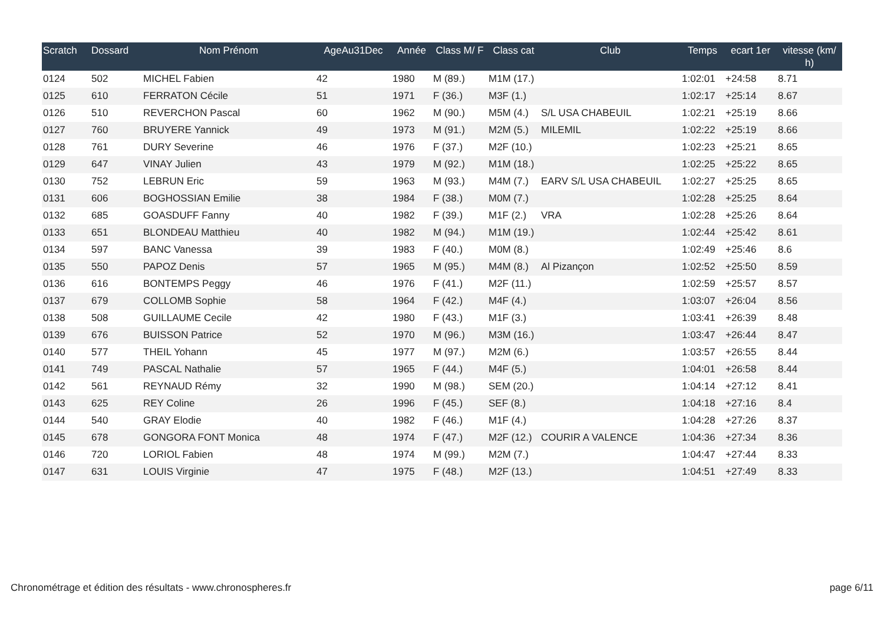| Scratch | Dossard | Nom Prénom | AgeAu31Dec | Année | Class M/ F | Class cat | Club | Temps | ecart 1er | vitesse (km/ h) |
| --- | --- | --- | --- | --- | --- | --- | --- | --- | --- | --- |
| 0124 | 502 | MICHEL Fabien | 42 | 1980 | M (89.) | M1M (17.) | | 1:02:01 | +24:58 | 8.71 |
| 0125 | 610 | FERRATON Cécile | 51 | 1971 | F (36.) | M3F (1.) | | 1:02:17 | +25:14 | 8.67 |
| 0126 | 510 | REVERCHON Pascal | 60 | 1962 | M (90.) | M5M (4.) | S/L USA CHABEUIL | 1:02:21 | +25:19 | 8.66 |
| 0127 | 760 | BRUYERE Yannick | 49 | 1973 | M (91.) | M2M (5.) | MILEMIL | 1:02:22 | +25:19 | 8.66 |
| 0128 | 761 | DURY Severine | 46 | 1976 | F (37.) | M2F (10.) | | 1:02:23 | +25:21 | 8.65 |
| 0129 | 647 | VINAY Julien | 43 | 1979 | M (92.) | M1M (18.) | | 1:02:25 | +25:22 | 8.65 |
| 0130 | 752 | LEBRUN Eric | 59 | 1963 | M (93.) | M4M (7.) | EARV S/L USA CHABEUIL | 1:02:27 | +25:25 | 8.65 |
| 0131 | 606 | BOGHOSSIAN Emilie | 38 | 1984 | F (38.) | M0M (7.) | | 1:02:28 | +25:25 | 8.64 |
| 0132 | 685 | GOASDUFF Fanny | 40 | 1982 | F (39.) | M1F (2.) | VRA | 1:02:28 | +25:26 | 8.64 |
| 0133 | 651 | BLONDEAU Matthieu | 40 | 1982 | M (94.) | M1M (19.) | | 1:02:44 | +25:42 | 8.61 |
| 0134 | 597 | BANC Vanessa | 39 | 1983 | F (40.) | M0M (8.) | | 1:02:49 | +25:46 | 8.6 |
| 0135 | 550 | PAPOZ Denis | 57 | 1965 | M (95.) | M4M (8.) | Al Pizançon | 1:02:52 | +25:50 | 8.59 |
| 0136 | 616 | BONTEMPS Peggy | 46 | 1976 | F (41.) | M2F (11.) | | 1:02:59 | +25:57 | 8.57 |
| 0137 | 679 | COLLOMB Sophie | 58 | 1964 | F (42.) | M4F (4.) | | 1:03:07 | +26:04 | 8.56 |
| 0138 | 508 | GUILLAUME Cecile | 42 | 1980 | F (43.) | M1F (3.) | | 1:03:41 | +26:39 | 8.48 |
| 0139 | 676 | BUISSON Patrice | 52 | 1970 | M (96.) | M3M (16.) | | 1:03:47 | +26:44 | 8.47 |
| 0140 | 577 | THEIL Yohann | 45 | 1977 | M (97.) | M2M (6.) | | 1:03:57 | +26:55 | 8.44 |
| 0141 | 749 | PASCAL Nathalie | 57 | 1965 | F (44.) | M4F (5.) | | 1:04:01 | +26:58 | 8.44 |
| 0142 | 561 | REYNAUD Rémy | 32 | 1990 | M (98.) | SEM (20.) | | 1:04:14 | +27:12 | 8.41 |
| 0143 | 625 | REY Coline | 26 | 1996 | F (45.) | SEF (8.) | | 1:04:18 | +27:16 | 8.4 |
| 0144 | 540 | GRAY Elodie | 40 | 1982 | F (46.) | M1F (4.) | | 1:04:28 | +27:26 | 8.37 |
| 0145 | 678 | GONGORA FONT Monica | 48 | 1974 | F (47.) | M2F (12.) | COURIR A VALENCE | 1:04:36 | +27:34 | 8.36 |
| 0146 | 720 | LORIOL Fabien | 48 | 1974 | M (99.) | M2M (7.) | | 1:04:47 | +27:44 | 8.33 |
| 0147 | 631 | LOUIS Virginie | 47 | 1975 | F (48.) | M2F (13.) | | 1:04:51 | +27:49 | 8.33 |
Chronométrage et édition des résultats - www.chronospheres.fr page 6/11